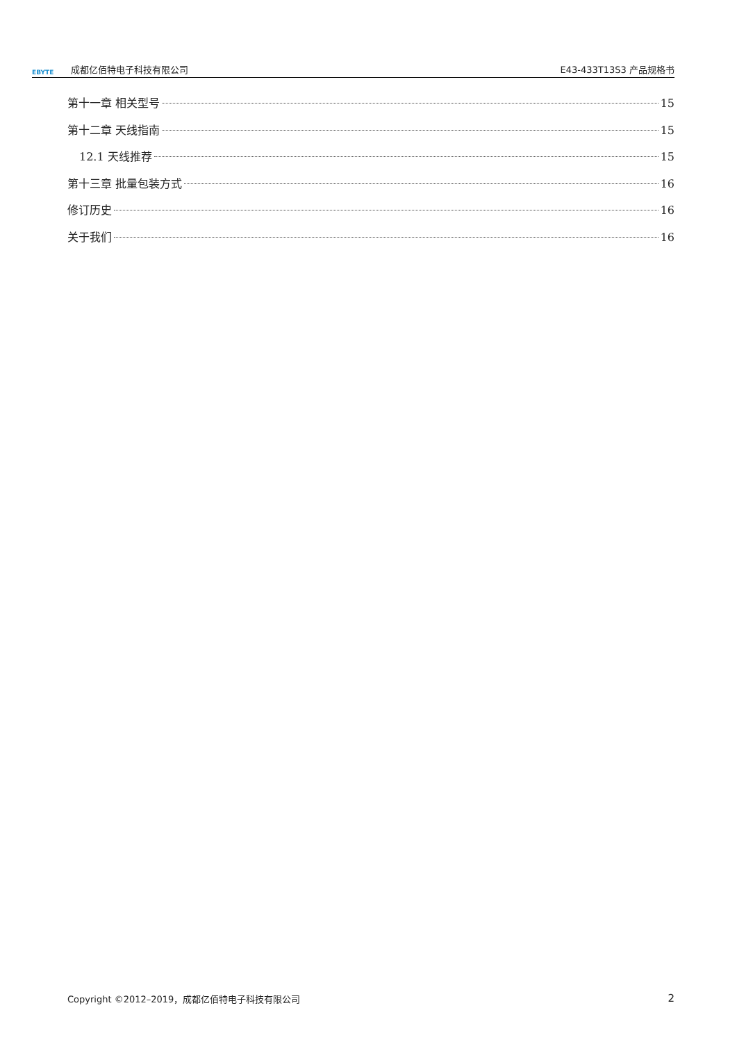EBYTE 成都亿佰特电子科技有限公司 E43-433T13S3 产品规格书
第十一章 相关型号 15
第十二章 天线指南 15
12.1 天线推荐 15
第十三章 批量包装方式 16
修订历史 16
关于我们 16
Copyright ©2012–2019，成都亿佰特电子科技有限公司 2